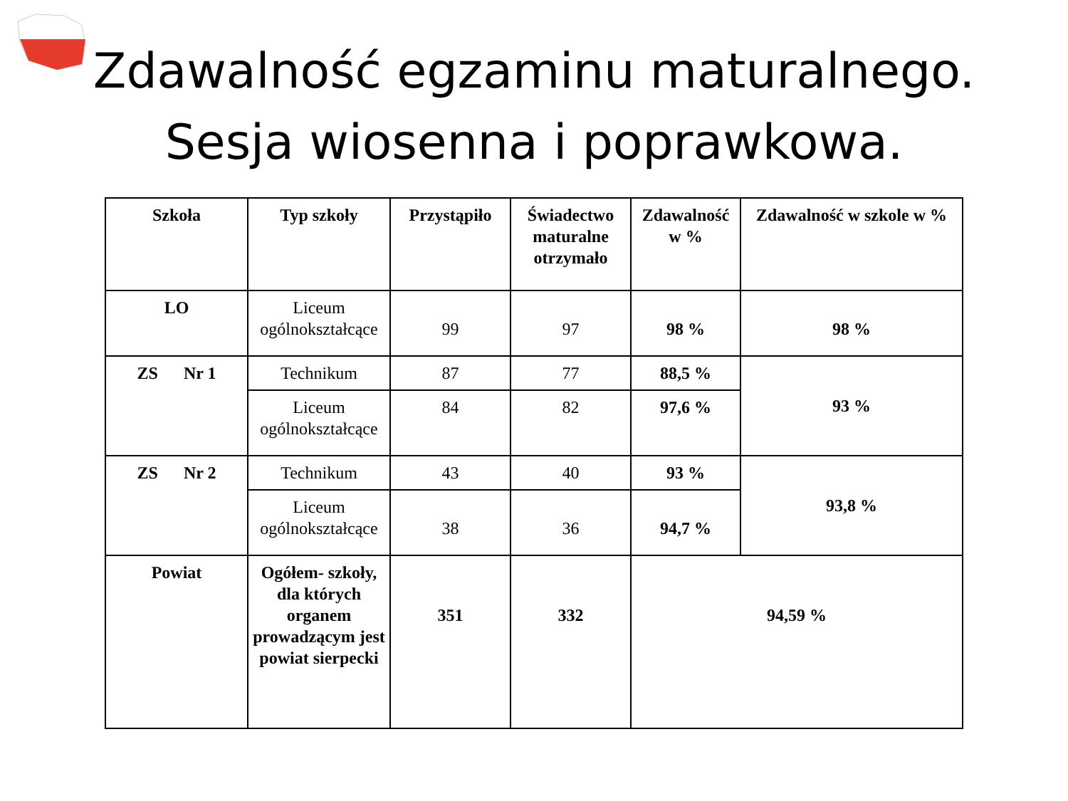Zdawalność egzaminu maturalnego.
Sesja wiosenna i poprawkowa.
| Szkoła | Typ szkoły | Przystąpiło | Świadectwo maturalne otrzymało | Zdawalność w % | Zdawalność w szkole w % |
| --- | --- | --- | --- | --- | --- |
| LO | Liceum ogólnokształcące | 99 | 97 | 98 % | 98 % |
| ZS Nr 1 | Technikum | 87 | 77 | 88,5 % | 93 % |
| | Liceum ogólnokształcące | 84 | 82 | 97,6 % | |
| ZS Nr 2 | Technikum | 43 | 40 | 93 % | 93,8 % |
| | Liceum ogólnokształcące | 38 | 36 | 94,7 % | |
| Powiat | Ogółem- szkoły, dla których organem prowadzącym jest powiat sierpecki | 351 | 332 | 94,59 % | |